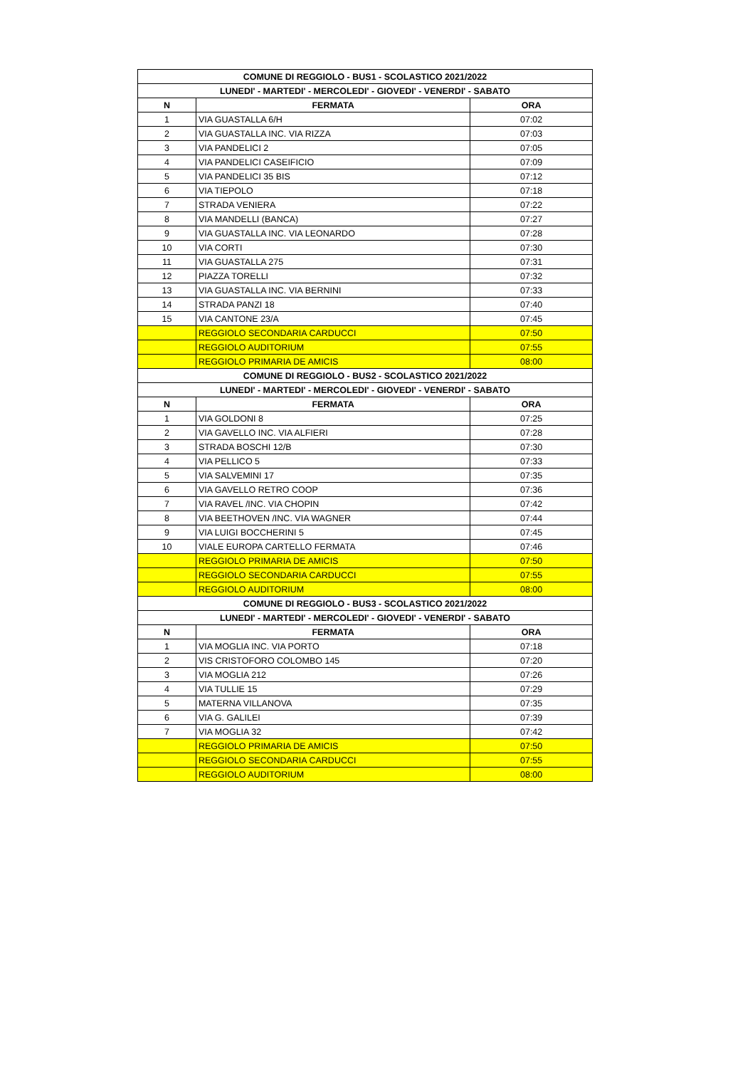| COMUNE DI REGGIOLO - BUS1 - SCOLASTICO 2021/2022 | | |
| --- | --- | --- |
| LUNEDI' - MARTEDI' - MERCOLEDI' - GIOVEDI' - VENERDI' - SABATO | | |
| N | FERMATA | ORA |
| 1 | VIA GUASTALLA 6/H | 07:02 |
| 2 | VIA GUASTALLA INC. VIA RIZZA | 07:03 |
| 3 | VIA PANDELICI 2 | 07:05 |
| 4 | VIA PANDELICI CASEIFICIO | 07:09 |
| 5 | VIA PANDELICI 35 BIS | 07:12 |
| 6 | VIA TIEPOLO | 07:18 |
| 7 | STRADA VENIERA | 07:22 |
| 8 | VIA MANDELLI (BANCA) | 07:27 |
| 9 | VIA GUASTALLA INC. VIA LEONARDO | 07:28 |
| 10 | VIA CORTI | 07:30 |
| 11 | VIA GUASTALLA 275 | 07:31 |
| 12 | PIAZZA TORELLI | 07:32 |
| 13 | VIA GUASTALLA INC. VIA BERNINI | 07:33 |
| 14 | STRADA PANZI 18 | 07:40 |
| 15 | VIA CANTONE 23/A | 07:45 |
| | REGGIOLO SECONDARIA CARDUCCI | 07:50 |
| | REGGIOLO AUDITORIUM | 07:55 |
| | REGGIOLO PRIMARIA DE AMICIS | 08:00 |
| COMUNE DI REGGIOLO - BUS2 - SCOLASTICO 2021/2022 | | |
| LUNEDI' - MARTEDI' - MERCOLEDI' - GIOVEDI' - VENERDI' - SABATO | | |
| N | FERMATA | ORA |
| 1 | VIA GOLDONI 8 | 07:25 |
| 2 | VIA GAVELLO INC. VIA ALFIERI | 07:28 |
| 3 | STRADA BOSCHI 12/B | 07:30 |
| 4 | VIA PELLICO 5 | 07:33 |
| 5 | VIA SALVEMINI 17 | 07:35 |
| 6 | VIA GAVELLO RETRO COOP | 07:36 |
| 7 | VIA RAVEL /INC. VIA CHOPIN | 07:42 |
| 8 | VIA BEETHOVEN /INC. VIA WAGNER | 07:44 |
| 9 | VIA LUIGI BOCCHERINI 5 | 07:45 |
| 10 | VIALE EUROPA CARTELLO FERMATA | 07:46 |
| | REGGIOLO PRIMARIA DE AMICIS | 07:50 |
| | REGGIOLO SECONDARIA CARDUCCI | 07:55 |
| | REGGIOLO AUDITORIUM | 08:00 |
| COMUNE DI REGGIOLO - BUS3 - SCOLASTICO 2021/2022 | | |
| LUNEDI' - MARTEDI' - MERCOLEDI' - GIOVEDI' - VENERDI' - SABATO | | |
| N | FERMATA | ORA |
| 1 | VIA MOGLIA INC. VIA PORTO | 07:18 |
| 2 | VIS CRISTOFORO COLOMBO 145 | 07:20 |
| 3 | VIA MOGLIA 212 | 07:26 |
| 4 | VIA TULLIE 15 | 07:29 |
| 5 | MATERNA VILLANOVA | 07:35 |
| 6 | VIA G. GALILEI | 07:39 |
| 7 | VIA MOGLIA 32 | 07:42 |
| | REGGIOLO PRIMARIA DE AMICIS | 07:50 |
| | REGGIOLO SECONDARIA CARDUCCI | 07:55 |
| | REGGIOLO AUDITORIUM | 08:00 |